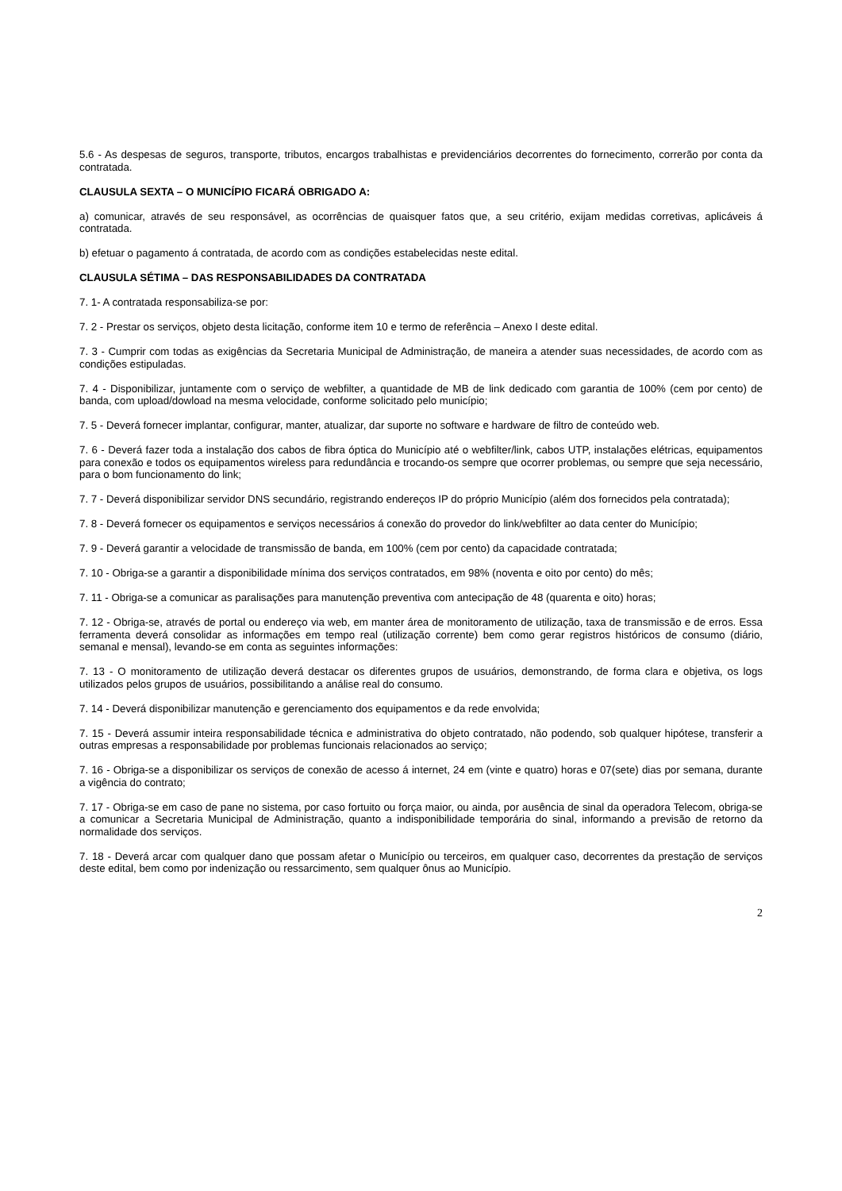5.6 - As despesas de seguros, transporte, tributos, encargos trabalhistas e previdenciários decorrentes do fornecimento, correrão por conta da contratada.
CLAUSULA SEXTA – O MUNICÍPIO FICARÁ OBRIGADO A:
a) comunicar, através de seu responsável, as ocorrências de quaisquer fatos que, a seu critério, exijam medidas corretivas, aplicáveis á contratada.
b) efetuar o pagamento á contratada, de acordo com as condições estabelecidas neste edital.
CLAUSULA SÉTIMA – DAS RESPONSABILIDADES DA CONTRATADA
7. 1- A contratada responsabiliza-se por:
7. 2 - Prestar os serviços, objeto desta licitação, conforme item 10 e termo de referência – Anexo I deste edital.
7. 3 - Cumprir com todas as exigências da Secretaria Municipal de Administração, de maneira a atender suas necessidades, de acordo com as condições estipuladas.
7. 4 - Disponibilizar, juntamente com o serviço de webfilter, a quantidade de MB de link dedicado com garantia de 100% (cem por cento) de banda, com upload/dowload na mesma velocidade, conforme solicitado pelo município;
7. 5 - Deverá fornecer implantar, configurar, manter, atualizar, dar suporte no software e hardware de filtro de conteúdo web.
7. 6 - Deverá fazer toda a instalação dos cabos de fibra óptica do Município até o webfilter/link, cabos UTP, instalações elétricas, equipamentos para conexão e todos os equipamentos wireless para redundância e trocando-os sempre que ocorrer problemas, ou sempre que seja necessário, para o bom funcionamento do link;
7. 7 - Deverá disponibilizar servidor DNS secundário, registrando endereços IP do próprio Município (além dos fornecidos pela contratada);
7. 8 - Deverá fornecer os equipamentos e serviços necessários á conexão do provedor do link/webfilter ao data center do Município;
7. 9 - Deverá garantir a velocidade de transmissão de banda, em 100% (cem por cento) da capacidade contratada;
7. 10 - Obriga-se a garantir a disponibilidade mínima dos serviços contratados, em 98% (noventa e oito por cento) do mês;
7. 11 - Obriga-se a comunicar as paralisações para manutenção preventiva com antecipação de 48 (quarenta e oito) horas;
7. 12 - Obriga-se, através de portal ou endereço via web, em manter área de monitoramento de utilização, taxa de transmissão e de erros. Essa ferramenta deverá consolidar as informações em tempo real (utilização corrente) bem como gerar registros históricos de consumo (diário, semanal e mensal), levando-se em conta as seguintes informações:
7. 13 - O monitoramento de utilização deverá destacar os diferentes grupos de usuários, demonstrando, de forma clara e objetiva, os logs utilizados pelos grupos de usuários, possibilitando a análise real do consumo.
7. 14 - Deverá disponibilizar manutenção e gerenciamento dos equipamentos e da rede envolvida;
7. 15 - Deverá assumir inteira responsabilidade técnica e administrativa do objeto contratado, não podendo, sob qualquer hipótese, transferir a outras empresas a responsabilidade por problemas funcionais relacionados ao serviço;
7. 16 - Obriga-se a disponibilizar os serviços de conexão de acesso á internet, 24 em (vinte e quatro) horas e 07(sete) dias por semana, durante a vigência do contrato;
7. 17 - Obriga-se em caso de pane no sistema, por caso fortuito ou força maior, ou ainda, por ausência de sinal da operadora Telecom, obriga-se a comunicar a Secretaria Municipal de Administração, quanto a indisponibilidade temporária do sinal, informando a previsão de retorno da normalidade dos serviços.
7. 18 - Deverá arcar com qualquer dano que possam afetar o Município ou terceiros, em qualquer caso, decorrentes da prestação de serviços deste edital, bem como por indenização ou ressarcimento, sem qualquer ônus ao Município.
2